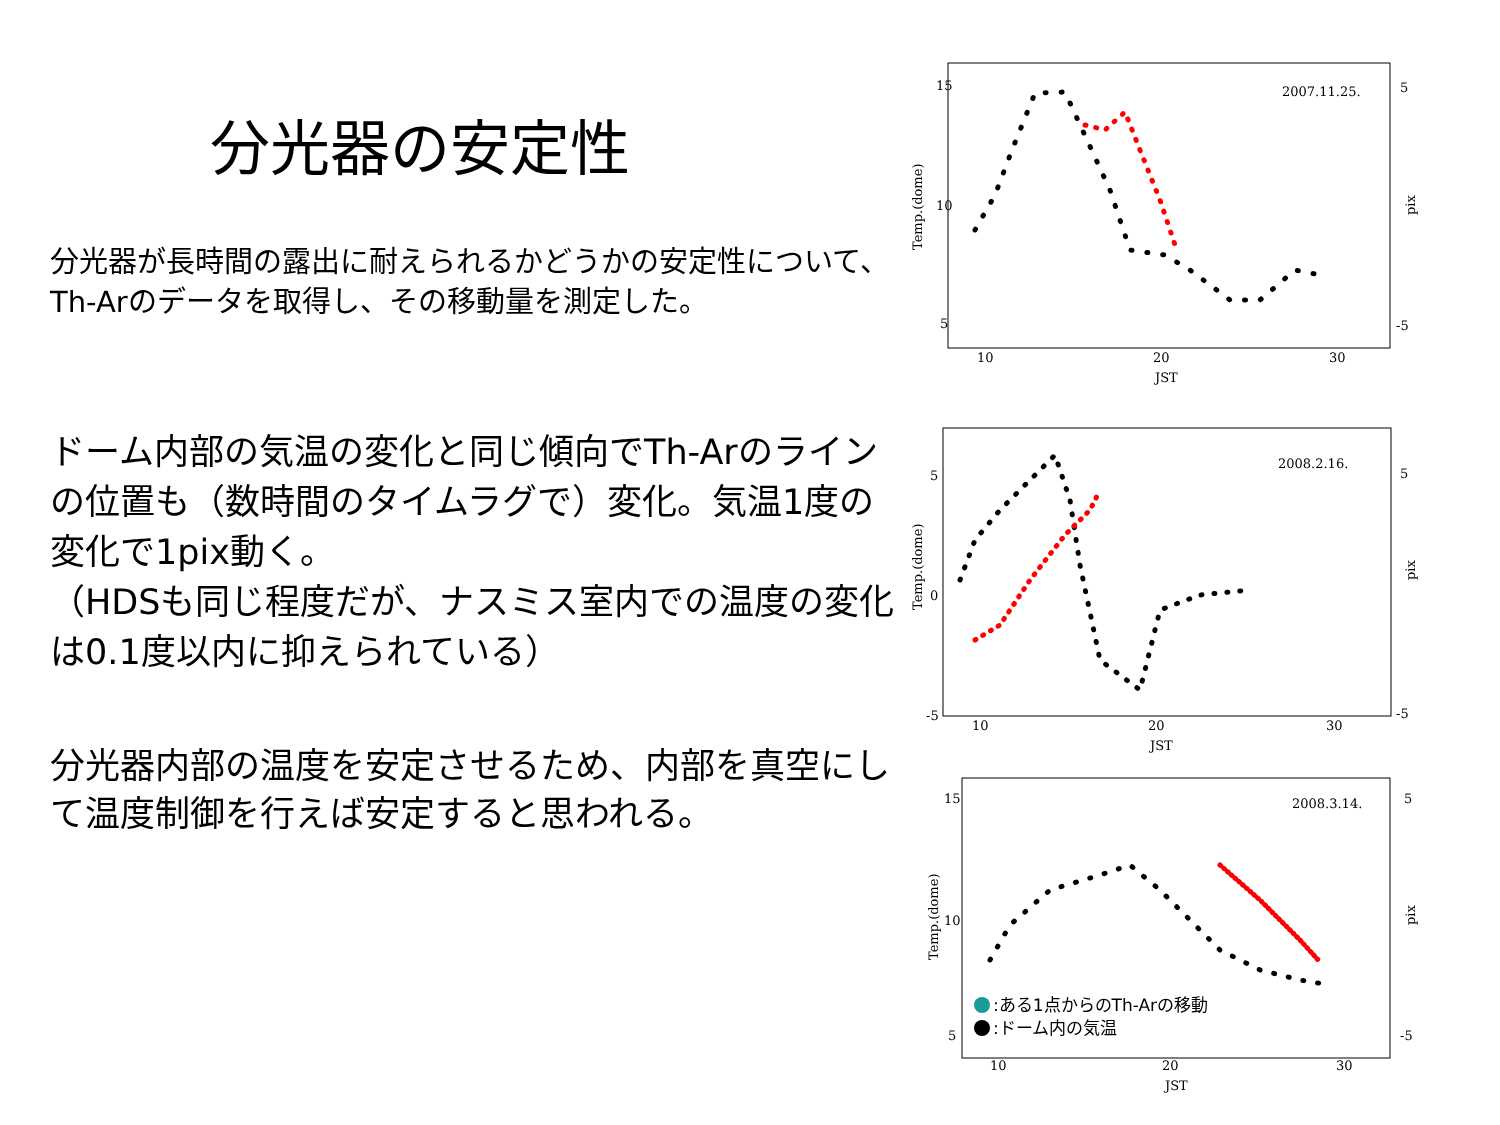分光器の安定性
分光器が長時間の露出に耐えられるかどうかの安定性について、Th-Arのデータを取得し、その移動量を測定した。
ドーム内部の気温の変化と同じ傾向でTh-Arのラインの位置も（数時間のタイムラグで）変化。気温1度の変化で1pix動く。
（HDSも同じ程度だが、ナスミス室内での温度の変化は0.1度以内に抑えられている）
分光器内部の温度を安定させるため、内部を真空にして温度制御を行えば安定すると思われる。
15
10
5
5
-5
10
20
30
JST
2007.11.25.
Temp.(dome)
pix
5
0
-5
5
-5
10
20
30
JST
2008.2.16.
Temp.(dome)
pix
15
10
5
5
-5
10
20
30
JST
2008.3.14.
Temp.(dome)
pix
:ある1点からのTh-Arの移動
:ドーム内の気温